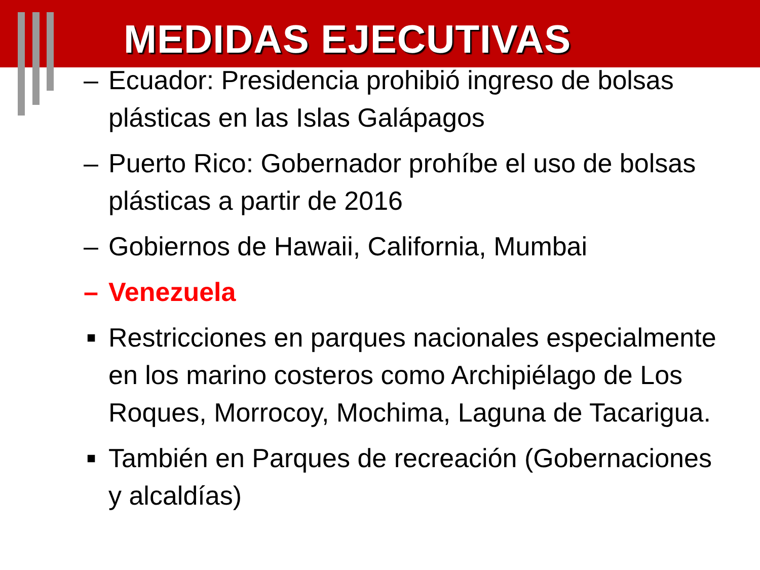MEDIDAS EJECUTIVAS
– Ecuador: Presidencia prohibió ingreso de bolsas plásticas en las Islas Galápagos
– Puerto Rico: Gobernador prohíbe el uso de bolsas plásticas a partir de 2016
– Gobiernos de Hawaii, California, Mumbai
– Venezuela
■ Restricciones en parques nacionales especialmente en los marino costeros como Archipiélago de Los Roques, Morrocoy, Mochima, Laguna de Tacarigua.
■ También en Parques de recreación (Gobernaciones y alcaldías)